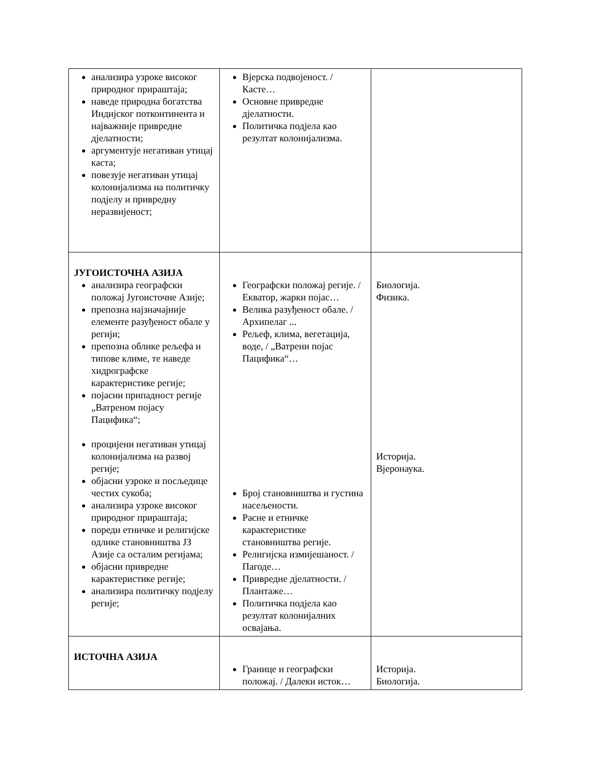| анализира узроке високог природног прираштаја; наведе природна богатства Индијског потконтинента и најважније привредне дјелатности; аргументује негативан утицај каста; повезује негативан утицај колонијализма на политичку подјелу и привредну неразвијеност; | Вјерска подвојеност. / Касте… Основне привредне дјелатности. Политичка подјела као резултат колонијализма. | |
| ЈУГОИСТОЧНА АЗИЈА анализира географски положај Југоисточне Азије; препозна најзначајније елементе разуђеност обале у регији; препозна облике рељефа и типове климе, те наведе хидрографске карактеристике регије; појасни припадност регије „Ватреном појасу Пацифика“; процијени негативан утицај колонијализма на развој регије; објасни узроке и посљедице честих сукоба; анализира узроке високог природног прираштаја; пореди етничке и религијске одлике становништва ЈЗ Азије са осталим регијама; објасни привредне карактеристике регије; анализира политичку подјелу регије; | Географски положај регије. / Екватор, жарки појас… Велика разуђеност обале. / Архипелаг ... Рељеф, клима, вегетација, воде, / „Ватрени појас Пацифика“… Број становништва и густина насељености. Расне и етничке карактеристике становништва регије. Религијска измијешаност. / Пагоде… Привредне дјелатности. / Плантаже… Политичка подјела као резултат колонијалних освајања. | Биологија. Физика. Историја. Вјеронаука. |
| ИСТОЧНА АЗИЈА | Границе и географски положај. / Далеки исток… | Историја. Биологија. |